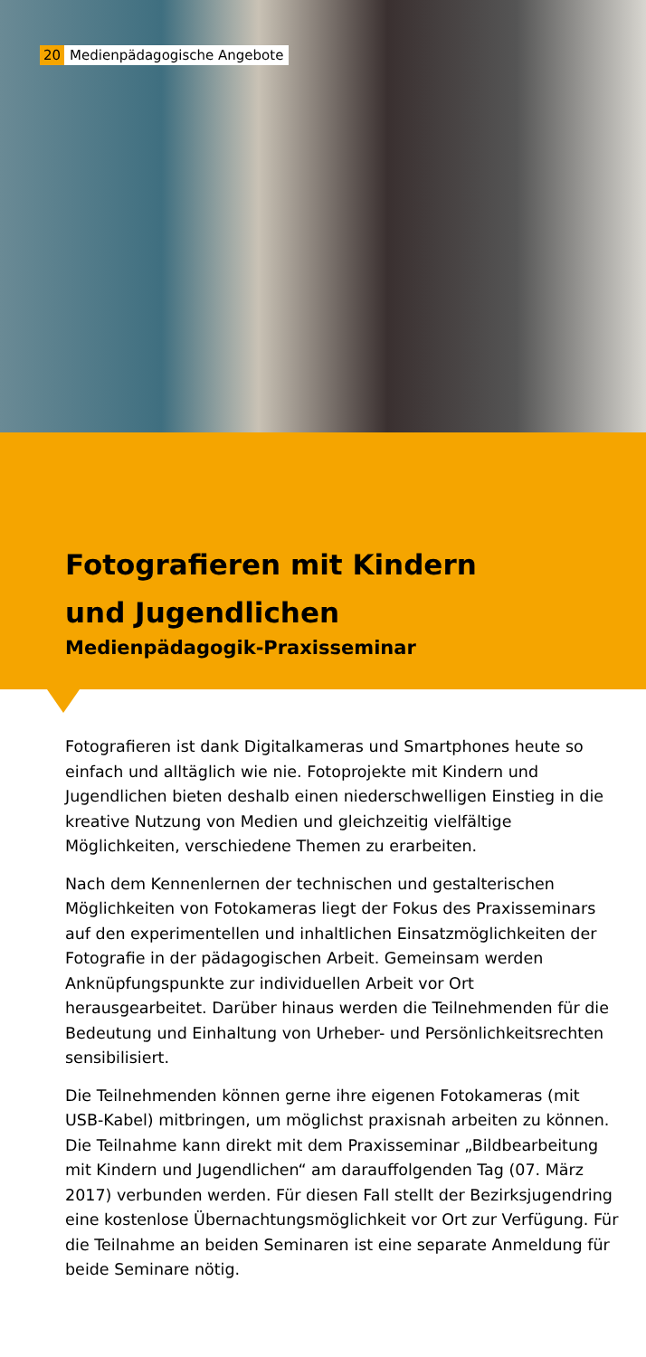20 Medienpädagogische Angebote
Fotografieren mit Kindern
und Jugendlichen
Medienpädagogik-Praxisseminar
Fotografieren ist dank Digitalkameras und Smartphones heute so einfach und alltäglich wie nie. Fotoprojekte mit Kindern und Jugendlichen bieten deshalb einen niederschwelligen Einstieg in die kreative Nutzung von Medien und gleichzeitig vielfältige Möglichkeiten, verschiedene Themen zu erarbeiten.
Nach dem Kennenlernen der technischen und gestalterischen Möglichkeiten von Fotokameras liegt der Fokus des Praxisseminars auf den experimentellen und inhaltlichen Einsatzmöglichkeiten der Fotografie in der pädagogischen Arbeit. Gemeinsam werden Anknüpfungspunkte zur individuellen Arbeit vor Ort herausgearbeitet. Darüber hinaus werden die Teilnehmenden für die Bedeutung und Einhaltung von Urheber- und Persönlichkeitsrechten sensibilisiert.
Die Teilnehmenden können gerne ihre eigenen Fotokameras (mit USB-Kabel) mitbringen, um möglichst praxisnah arbeiten zu können. Die Teilnahme kann direkt mit dem Praxisseminar „Bildbearbeitung mit Kindern und Jugendlichen“ am darauffolgenden Tag (07. März 2017) verbunden werden. Für diesen Fall stellt der Bezirksjugendring eine kostenlose Übernachtungsmöglichkeit vor Ort zur Verfügung. Für die Teilnahme an beiden Seminaren ist eine separate Anmeldung für beide Seminare nötig.